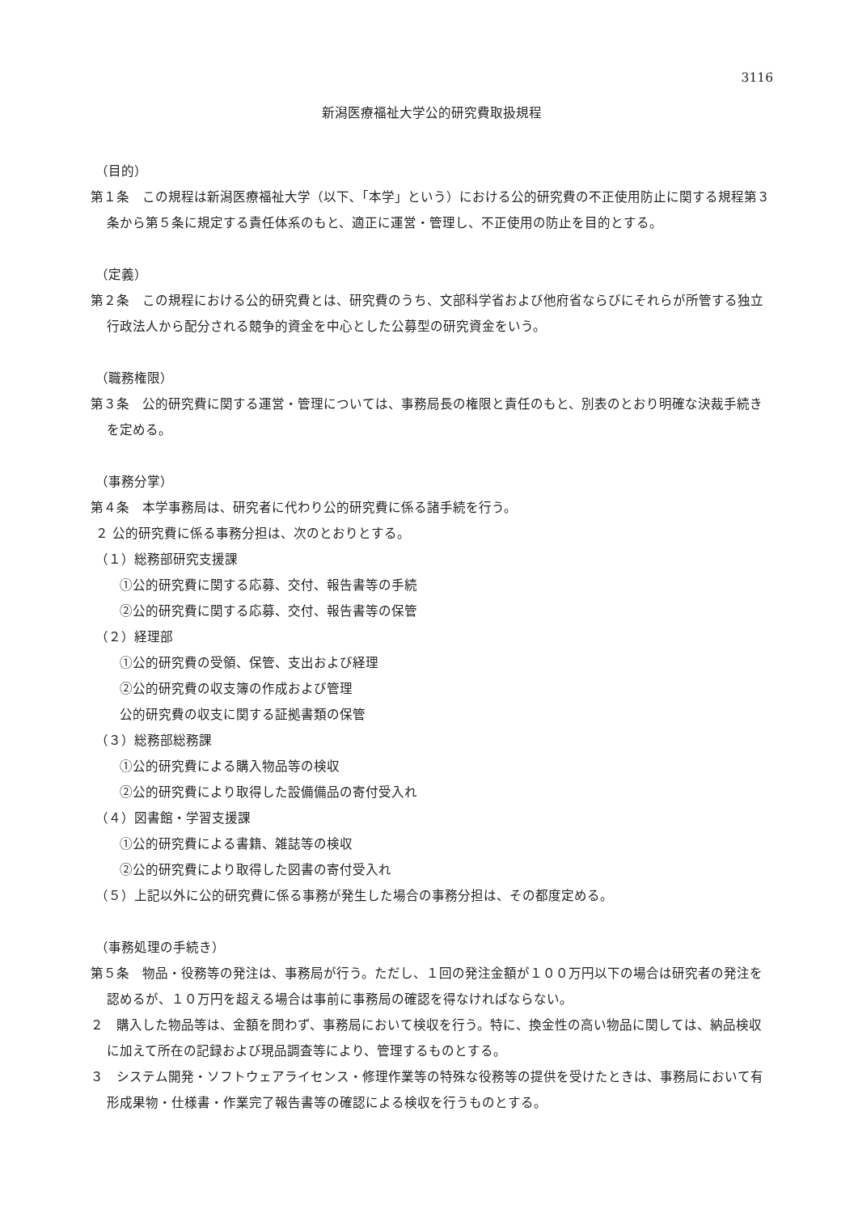3116
新潟医療福祉大学公的研究費取扱規程
（目的）
第１条　この規程は新潟医療福祉大学（以下､「本学」という）における公的研究費の不正使用防止に関する規程第３条から第５条に規定する責任体系のもと、適正に運営・管理し、不正使用の防止を目的とする。
（定義）
第２条　この規程における公的研究費とは、研究費のうち、文部科学省および他府省ならびにそれらが所管する独立行政法人から配分される競争的資金を中心とした公募型の研究資金をいう。
（職務権限）
第３条　公的研究費に関する運営・管理については、事務局長の権限と責任のもと、別表のとおり明確な決裁手続きを定める。
（事務分掌）
第４条　本学事務局は、研究者に代わり公的研究費に係る諸手続を行う。
２ 公的研究費に係る事務分担は、次のとおりとする。
（１）総務部研究支援課
①公的研究費に関する応募、交付、報告書等の手続
②公的研究費に関する応募、交付、報告書等の保管
（２）経理部
①公的研究費の受領、保管、支出および経理
②公的研究費の収支簿の作成および管理
公的研究費の収支に関する証拠書類の保管
（３）総務部総務課
①公的研究費による購入物品等の検収
②公的研究費により取得した設備備品の寄付受入れ
（４）図書館・学習支援課
①公的研究費による書籍、雑誌等の検収
②公的研究費により取得した図書の寄付受入れ
（５）上記以外に公的研究費に係る事務が発生した場合の事務分担は、その都度定める。
（事務処理の手続き）
第５条　物品・役務等の発注は、事務局が行う。ただし、１回の発注金額が１００万円以下の場合は研究者の発注を認めるが、１０万円を超える場合は事前に事務局の確認を得なければならない。
２　購入した物品等は、金額を問わず、事務局において検収を行う。特に、換金性の高い物品に関しては、納品検収に加えて所在の記録および現品調査等により、管理するものとする。
３　システム開発・ソフトウェアライセンス・修理作業等の特殊な役務等の提供を受けたときは、事務局において有形成果物・仕様書・作業完了報告書等の確認による検収を行うものとする。